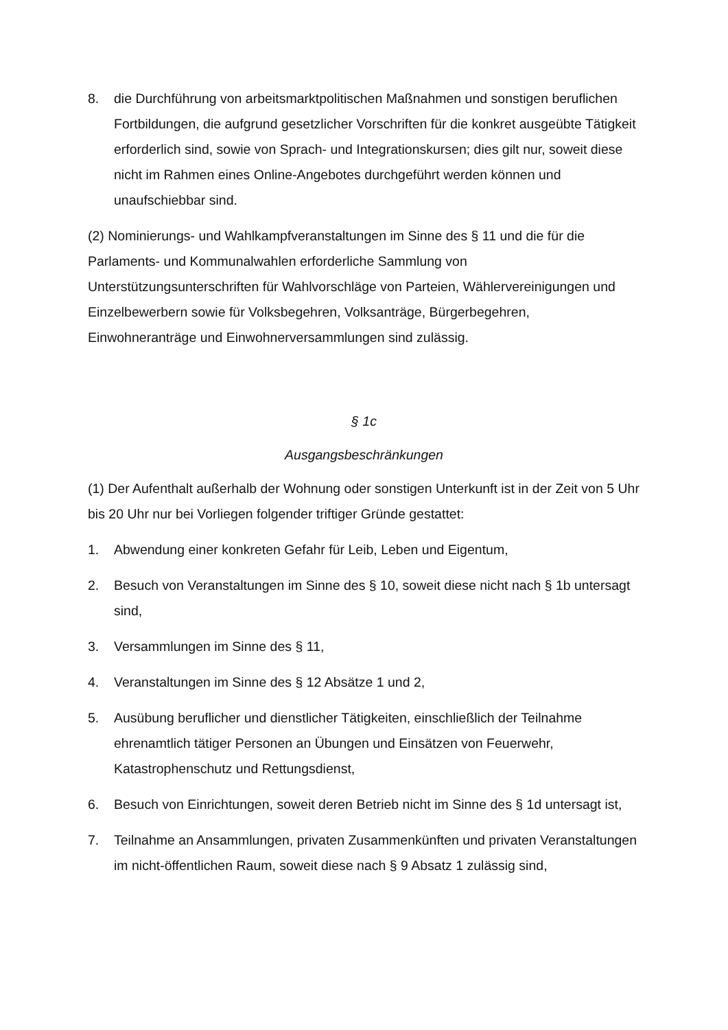8. die Durchführung von arbeitsmarktpolitischen Maßnahmen und sonstigen beruflichen Fortbildungen, die aufgrund gesetzlicher Vorschriften für die konkret ausgeübte Tätigkeit erforderlich sind, sowie von Sprach- und Integrationskursen; dies gilt nur, soweit diese nicht im Rahmen eines Online-Angebotes durchgeführt werden können und unaufschiebbar sind.
(2) Nominierungs- und Wahlkampfveranstaltungen im Sinne des § 11 und die für die Parlaments- und Kommunalwahlen erforderliche Sammlung von Unterstützungsunterschriften für Wahlvorschläge von Parteien, Wählervereinigungen und Einzelbewerbern sowie für Volksbegehren, Volksanträge, Bürgerbegehren, Einwohneranträge und Einwohnerversammlungen sind zulässig.
§ 1c
Ausgangsbeschränkungen
(1) Der Aufenthalt außerhalb der Wohnung oder sonstigen Unterkunft ist in der Zeit von 5 Uhr bis 20 Uhr nur bei Vorliegen folgender triftiger Gründe gestattet:
1. Abwendung einer konkreten Gefahr für Leib, Leben und Eigentum,
2. Besuch von Veranstaltungen im Sinne des § 10, soweit diese nicht nach § 1b untersagt sind,
3. Versammlungen im Sinne des § 11,
4. Veranstaltungen im Sinne des § 12 Absätze 1 und 2,
5. Ausübung beruflicher und dienstlicher Tätigkeiten, einschließlich der Teilnahme ehrenamtlich tätiger Personen an Übungen und Einsätzen von Feuerwehr, Katastrophenschutz und Rettungsdienst,
6. Besuch von Einrichtungen, soweit deren Betrieb nicht im Sinne des § 1d untersagt ist,
7. Teilnahme an Ansammlungen, privaten Zusammenkünften und privaten Veranstaltungen im nicht-öffentlichen Raum, soweit diese nach § 9 Absatz 1 zulässig sind,